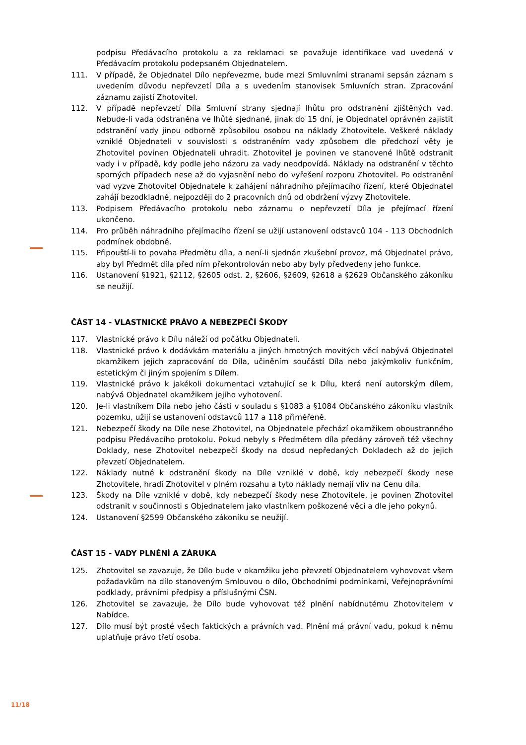podpisu Předávacího protokolu a za reklamaci se považuje identifikace vad uvedená v Předávacím protokolu podepsaném Objednatelem.
111. V případě, že Objednatel Dílo nepřevezme, bude mezi Smluvními stranami sepsán záznam s uvedením důvodu nepřevzetí Díla a s uvedením stanovisek Smluvních stran. Zpracování záznamu zajistí Zhotovitel.
112. V případě nepřevzetí Díla Smluvní strany sjednají lhůtu pro odstranění zjištěných vad. Nebude-li vada odstraněna ve lhůtě sjednané, jinak do 15 dní, je Objednatel oprávněn zajistit odstranění vady jinou odborně způsobilou osobou na náklady Zhotovitele. Veškeré náklady vzniklé Objednateli v souvislosti s odstraněním vady způsobem dle předchozí věty je Zhotovitel povinen Objednateli uhradit. Zhotovitel je povinen ve stanovené lhůtě odstranit vady i v případě, kdy podle jeho názoru za vady neodpovídá. Náklady na odstranění v těchto sporných případech nese až do vyjasnění nebo do vyřešení rozporu Zhotovitel. Po odstranění vad vyzve Zhotovitel Objednatele k zahájení náhradního přejímacího řízení, které Objednatel zahájí bezodkladně, nejpozději do 2 pracovních dnů od obdržení výzvy Zhotovitele.
113. Podpisem Předávacího protokolu nebo záznamu o nepřevzetí Díla je přejímací řízení ukončeno.
114. Pro průběh náhradního přejímacího řízení se užijí ustanovení odstavců 104 - 113 Obchodních podmínek obdobně.
115. Připouští-li to povaha Předmětu díla, a není-li sjednán zkušební provoz, má Objednatel právo, aby byl Předmět díla před ním překontrolován nebo aby byly předvedeny jeho funkce.
116. Ustanovení §1921, §2112, §2605 odst. 2, §2606, §2609, §2618 a §2629 Občanského zákoníku se neužijí.
ČÁST 14 - VLASTNICKÉ PRÁVO A NEBEZPEČÍ ŠKODY
117. Vlastnické právo k Dílu náleží od počátku Objednateli.
118. Vlastnické právo k dodávkám materiálu a jiných hmotných movitých věcí nabývá Objednatel okamžikem jejich zapracování do Díla, učiněním součástí Díla nebo jakýmkoliv funkčním, estetickým či jiným spojením s Dílem.
119. Vlastnické právo k jakékoli dokumentaci vztahující se k Dílu, která není autorským dílem, nabývá Objednatel okamžikem jejího vyhotovení.
120. Je-li vlastníkem Díla nebo jeho části v souladu s §1083 a §1084 Občanského zákoníku vlastník pozemku, užijí se ustanovení odstavců 117 a 118 přiměřeně.
121. Nebezpečí škody na Díle nese Zhotovitel, na Objednatele přechází okamžikem oboustranného podpisu Předávacího protokolu. Pokud nebyly s Předmětem díla předány zároveň též všechny Doklady, nese Zhotovitel nebezpečí škody na dosud nepředaných Dokladech až do jejich převzetí Objednatelem.
122. Náklady nutné k odstranění škody na Díle vzniklé v době, kdy nebezpečí škody nese Zhotovitele, hradí Zhotovitel v plném rozsahu a tyto náklady nemají vliv na Cenu díla.
123. Škody na Díle vzniklé v době, kdy nebezpečí škody nese Zhotovitele, je povinen Zhotovitel odstranit v součinnosti s Objednatelem jako vlastníkem poškozené věci a dle jeho pokynů.
124. Ustanovení §2599 Občanského zákoníku se neužijí.
ČÁST 15 - VADY PLNĚNÍ A ZÁRUKA
125. Zhotovitel se zavazuje, že Dílo bude v okamžiku jeho převzetí Objednatelem vyhovovat všem požadavkům na dílo stanoveným Smlouvou o dílo, Obchodními podmínkami, Veřejnoprávními podklady, právními předpisy a příslušnými ČSN.
126. Zhotovitel se zavazuje, že Dílo bude vyhovovat též plnění nabídnutému Zhotovitelem v Nabídce.
127. Dílo musí být prosté všech faktických a právních vad. Plnění má právní vadu, pokud k němu uplatňuje právo třetí osoba.
11/18